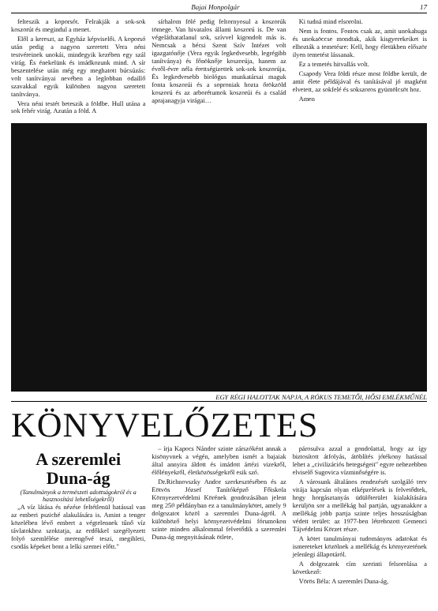Bajai Honpolgár 17
felteszik a koporsót. Felrakják a sok-sok koszorút és megindul a menet.
Elől a kereszt, az Egyház képviselői. A koporsó után pedig a nagyon szeretett Vera néni testvéreinek unokái, mindegyik kezében egy szál virág. És énekelünk és imádkozunk mind. A sír beszentelése után még egy meghatott búcsúzás: volt tanítványai nevében a leglobban odaillő szavakkal egyik különben nagyon szeretett tanítványa.
Vera néni testét beteszik a földbe. Hull utána a sok fehér virág. Azután a föld. A
sírhalom fölé pedig feltornyosul a koszorúk tömege. Van hivatalos állami koszorú is. De van végeláthatatlanul sok, szívvel kigondolt más is. Nemcsak a bécsi Szent Szív Intézet volt igazgatónője (Vera egyik legkedvesebb, legrégibb tanítványa) és főnöknője koszorúja, hanem az évről-évre néla érettségizettek sok-sok koszorúja. És legkedvesebb biológus munkatársai maguk fonta koszorúi és a soproniak hozta őrökzöld koszorú és az arborétumok koszorúi és a család aprajanagyja virágai…
Ki tudná mind elsorolni.
Nem is fontos. Fontos csak az, amit unokahuga és unokaöccse mondtak, akik kisgyerekeiket is elhozták a temetésre: Kell, hogy életükben először ilyen temetést lássanak.
Ez a temetés hitvallás volt.
Csapody Vera földi része most földbe került, de amit élete példájával és tanításával jó magként elvetett, az sokfelé és sokszoros gyümölcsöt hoz.
Amen
EGY RÉGI HALOTTAK NAPJA, A RÓKUS TEMETŐI, HŐSI EMLÉKMŰNÉL
KÖNYVELŐZETES
A szeremlei
Duna-ág
(Tanulmányok a természeti adottságokról és a hasznosítási lehetőségekről)
„A víz látása és nézése feltétlenül hatással van az emberi psziché alakulására is. Amint a tenger közelében lévő embert a végtelennek tűnő víz távlatokhoz szoktatja, az erdőkkel szegélyezett folyó szemlélése merengővé teszi, megihleti, csodás képeket bont a lelki szemei előtt."
– írja Kapocs Nándor szinte zárszóként annak a kisönyvnek a végén, amelyben ismét a bajaiak által annyira áldott és imádott ártézi vizekről, élőlényekről, életközösségekről esik szó.
Dr.Richnovszky Andor szerkesztésében és az Eötvös József Tanítóképző Főiskola Környezetvédelmi Körének gondozásában jelent meg 250 példányban ez a tanulmánykötet, amely 9 dolgozatot közöl a szeremlei Duna-ágról. A különböző helyi környezetvédelmi fórumokon szinte minden alkalommal felvetődik a szeremlei Duna-ág megnyitásának ötlete,
párosulva azzal a gondolattal, hogy az így biztosított átfolyás, átöblítés jótékony hatással lehet a „civilizációs betegségeit" egyre nehezebben elviselő Sugovica vízminőségére is.
A városunk általános rendezését szolgáló terv vitája kapcsán olyan elképzelések is felvetődtek, hogy horgásztanyás üdülőterület kialakítására kerüljön sor a mellékág bal partján, ugyanakkor a mellékág jobb partja szinte teljes hosszúságban védett terület: az 1977-ben létrehozott Gemenci Tájvédelmi Körzet része.
A kötet tanulmányai tudományos adatokat és ismereteket közölnek a mellékág és környezetének jelenlegi állapotáról.
A dolgozatok cím szerinti felsorolása a következő:
Vörös Béla: A szeremlei Duna-ág,